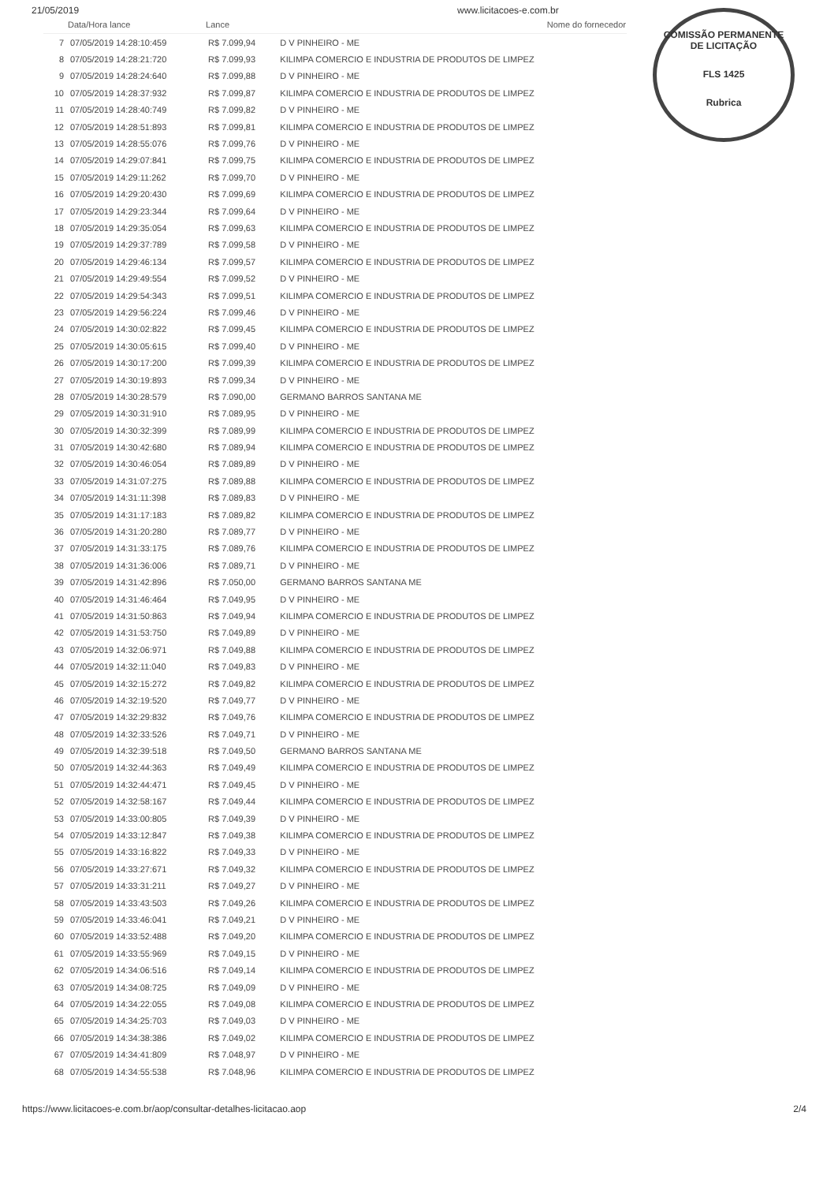21/05/2019 www.licitacoes-e.com.br
COMISSÃO PERMANENTE DE LICITAÇÃO
FLS 1425
Rubrica
| | Data/Hora lance | Lance | Nome do fornecedor |
| --- | --- | --- | --- |
| 7 | 07/05/2019 14:28:10:459 | R$ 7.099,94 | D V PINHEIRO - ME |
| 8 | 07/05/2019 14:28:21:720 | R$ 7.099,93 | KILIMPA COMERCIO E INDUSTRIA DE PRODUTOS DE LIMPEZ |
| 9 | 07/05/2019 14:28:24:640 | R$ 7.099,88 | D V PINHEIRO - ME |
| 10 | 07/05/2019 14:28:37:932 | R$ 7.099,87 | KILIMPA COMERCIO E INDUSTRIA DE PRODUTOS DE LIMPEZ |
| 11 | 07/05/2019 14:28:40:749 | R$ 7.099,82 | D V PINHEIRO - ME |
| 12 | 07/05/2019 14:28:51:893 | R$ 7.099,81 | KILIMPA COMERCIO E INDUSTRIA DE PRODUTOS DE LIMPEZ |
| 13 | 07/05/2019 14:28:55:076 | R$ 7.099,76 | D V PINHEIRO - ME |
| 14 | 07/05/2019 14:29:07:841 | R$ 7.099,75 | KILIMPA COMERCIO E INDUSTRIA DE PRODUTOS DE LIMPEZ |
| 15 | 07/05/2019 14:29:11:262 | R$ 7.099,70 | D V PINHEIRO - ME |
| 16 | 07/05/2019 14:29:20:430 | R$ 7.099,69 | KILIMPA COMERCIO E INDUSTRIA DE PRODUTOS DE LIMPEZ |
| 17 | 07/05/2019 14:29:23:344 | R$ 7.099,64 | D V PINHEIRO - ME |
| 18 | 07/05/2019 14:29:35:054 | R$ 7.099,63 | KILIMPA COMERCIO E INDUSTRIA DE PRODUTOS DE LIMPEZ |
| 19 | 07/05/2019 14:29:37:789 | R$ 7.099,58 | D V PINHEIRO - ME |
| 20 | 07/05/2019 14:29:46:134 | R$ 7.099,57 | KILIMPA COMERCIO E INDUSTRIA DE PRODUTOS DE LIMPEZ |
| 21 | 07/05/2019 14:29:49:554 | R$ 7.099,52 | D V PINHEIRO - ME |
| 22 | 07/05/2019 14:29:54:343 | R$ 7.099,51 | KILIMPA COMERCIO E INDUSTRIA DE PRODUTOS DE LIMPEZ |
| 23 | 07/05/2019 14:29:56:224 | R$ 7.099,46 | D V PINHEIRO - ME |
| 24 | 07/05/2019 14:30:02:822 | R$ 7.099,45 | KILIMPA COMERCIO E INDUSTRIA DE PRODUTOS DE LIMPEZ |
| 25 | 07/05/2019 14:30:05:615 | R$ 7.099,40 | D V PINHEIRO - ME |
| 26 | 07/05/2019 14:30:17:200 | R$ 7.099,39 | KILIMPA COMERCIO E INDUSTRIA DE PRODUTOS DE LIMPEZ |
| 27 | 07/05/2019 14:30:19:893 | R$ 7.099,34 | D V PINHEIRO - ME |
| 28 | 07/05/2019 14:30:28:579 | R$ 7.090,00 | GERMANO BARROS SANTANA ME |
| 29 | 07/05/2019 14:30:31:910 | R$ 7.089,95 | D V PINHEIRO - ME |
| 30 | 07/05/2019 14:30:32:399 | R$ 7.089,99 | KILIMPA COMERCIO E INDUSTRIA DE PRODUTOS DE LIMPEZ |
| 31 | 07/05/2019 14:30:42:680 | R$ 7.089,94 | KILIMPA COMERCIO E INDUSTRIA DE PRODUTOS DE LIMPEZ |
| 32 | 07/05/2019 14:30:46:054 | R$ 7.089,89 | D V PINHEIRO - ME |
| 33 | 07/05/2019 14:31:07:275 | R$ 7.089,88 | KILIMPA COMERCIO E INDUSTRIA DE PRODUTOS DE LIMPEZ |
| 34 | 07/05/2019 14:31:11:398 | R$ 7.089,83 | D V PINHEIRO - ME |
| 35 | 07/05/2019 14:31:17:183 | R$ 7.089,82 | KILIMPA COMERCIO E INDUSTRIA DE PRODUTOS DE LIMPEZ |
| 36 | 07/05/2019 14:31:20:280 | R$ 7.089,77 | D V PINHEIRO - ME |
| 37 | 07/05/2019 14:31:33:175 | R$ 7.089,76 | KILIMPA COMERCIO E INDUSTRIA DE PRODUTOS DE LIMPEZ |
| 38 | 07/05/2019 14:31:36:006 | R$ 7.089,71 | D V PINHEIRO - ME |
| 39 | 07/05/2019 14:31:42:896 | R$ 7.050,00 | GERMANO BARROS SANTANA ME |
| 40 | 07/05/2019 14:31:46:464 | R$ 7.049,95 | D V PINHEIRO - ME |
| 41 | 07/05/2019 14:31:50:863 | R$ 7.049,94 | KILIMPA COMERCIO E INDUSTRIA DE PRODUTOS DE LIMPEZ |
| 42 | 07/05/2019 14:31:53:750 | R$ 7.049,89 | D V PINHEIRO - ME |
| 43 | 07/05/2019 14:32:06:971 | R$ 7.049,88 | KILIMPA COMERCIO E INDUSTRIA DE PRODUTOS DE LIMPEZ |
| 44 | 07/05/2019 14:32:11:040 | R$ 7.049,83 | D V PINHEIRO - ME |
| 45 | 07/05/2019 14:32:15:272 | R$ 7.049,82 | KILIMPA COMERCIO E INDUSTRIA DE PRODUTOS DE LIMPEZ |
| 46 | 07/05/2019 14:32:19:520 | R$ 7.049,77 | D V PINHEIRO - ME |
| 47 | 07/05/2019 14:32:29:832 | R$ 7.049,76 | KILIMPA COMERCIO E INDUSTRIA DE PRODUTOS DE LIMPEZ |
| 48 | 07/05/2019 14:32:33:526 | R$ 7.049,71 | D V PINHEIRO - ME |
| 49 | 07/05/2019 14:32:39:518 | R$ 7.049,50 | GERMANO BARROS SANTANA ME |
| 50 | 07/05/2019 14:32:44:363 | R$ 7.049,49 | KILIMPA COMERCIO E INDUSTRIA DE PRODUTOS DE LIMPEZ |
| 51 | 07/05/2019 14:32:44:471 | R$ 7.049,45 | D V PINHEIRO - ME |
| 52 | 07/05/2019 14:32:58:167 | R$ 7.049,44 | KILIMPA COMERCIO E INDUSTRIA DE PRODUTOS DE LIMPEZ |
| 53 | 07/05/2019 14:33:00:805 | R$ 7.049,39 | D V PINHEIRO - ME |
| 54 | 07/05/2019 14:33:12:847 | R$ 7.049,38 | KILIMPA COMERCIO E INDUSTRIA DE PRODUTOS DE LIMPEZ |
| 55 | 07/05/2019 14:33:16:822 | R$ 7.049,33 | D V PINHEIRO - ME |
| 56 | 07/05/2019 14:33:27:671 | R$ 7.049,32 | KILIMPA COMERCIO E INDUSTRIA DE PRODUTOS DE LIMPEZ |
| 57 | 07/05/2019 14:33:31:211 | R$ 7.049,27 | D V PINHEIRO - ME |
| 58 | 07/05/2019 14:33:43:503 | R$ 7.049,26 | KILIMPA COMERCIO E INDUSTRIA DE PRODUTOS DE LIMPEZ |
| 59 | 07/05/2019 14:33:46:041 | R$ 7.049,21 | D V PINHEIRO - ME |
| 60 | 07/05/2019 14:33:52:488 | R$ 7.049,20 | KILIMPA COMERCIO E INDUSTRIA DE PRODUTOS DE LIMPEZ |
| 61 | 07/05/2019 14:33:55:969 | R$ 7.049,15 | D V PINHEIRO - ME |
| 62 | 07/05/2019 14:34:06:516 | R$ 7.049,14 | KILIMPA COMERCIO E INDUSTRIA DE PRODUTOS DE LIMPEZ |
| 63 | 07/05/2019 14:34:08:725 | R$ 7.049,09 | D V PINHEIRO - ME |
| 64 | 07/05/2019 14:34:22:055 | R$ 7.049,08 | KILIMPA COMERCIO E INDUSTRIA DE PRODUTOS DE LIMPEZ |
| 65 | 07/05/2019 14:34:25:703 | R$ 7.049,03 | D V PINHEIRO - ME |
| 66 | 07/05/2019 14:34:38:386 | R$ 7.049,02 | KILIMPA COMERCIO E INDUSTRIA DE PRODUTOS DE LIMPEZ |
| 67 | 07/05/2019 14:34:41:809 | R$ 7.048,97 | D V PINHEIRO - ME |
| 68 | 07/05/2019 14:34:55:538 | R$ 7.048,96 | KILIMPA COMERCIO E INDUSTRIA DE PRODUTOS DE LIMPEZ |
https://www.licitacoes-e.com.br/aop/consultar-detalhes-licitacao.aop 2/4